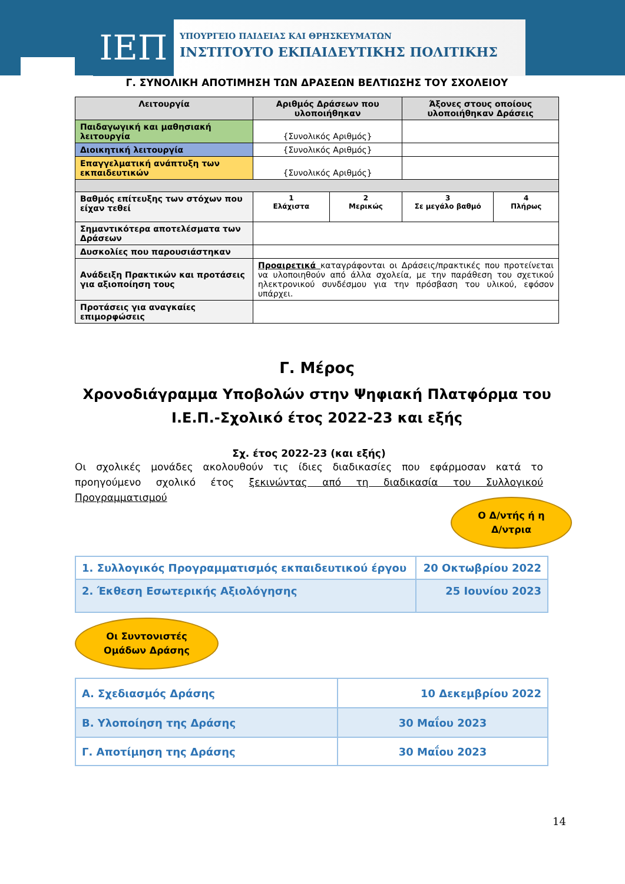ΙΕΠ
ΥΠΟΥΡΓΕΙΟ ΠΑΙΔΕΙΑΣ ΚΑΙ ΘΡΗΣΚΕΥΜΑΤΩΝ
ΙΝΣΤΙΤΟΥΤΟ ΕΚΠΑΙΔΕΥΤΙΚΗΣ ΠΟΛΙΤΙΚΗΣ
Γ. ΣΥΝΟΛΙΚΗ ΑΠΟΤΙΜΗΣΗ ΤΩΝ ΔΡΑΣΕΩΝ ΒΕΛΤΙΩΣΗΣ ΤΟΥ ΣΧΟΛΕΙΟΥ
| Λειτουργία | Αριθμός Δράσεων που υλοποιήθηκαν | | Άξονες στους οποίους υλοποιήθηκαν Δράσεις | |
| --- | --- | --- | --- | --- |
| Παιδαγωγική και μαθησιακή λειτουργία | {Συνολικός Αριθμός} | | | |
| Διοικητική λειτουργία | {Συνολικός Αριθμός} | | | |
| Επαγγελματική ανάπτυξη των εκπαιδευτικών | {Συνολικός Αριθμός} | | | |
| Βαθμός επίτευξης των στόχων που είχαν τεθεί | 1 Ελάχιστα | 2 Μερικώς | 3 Σε μεγάλο βαθμό | 4 Πλήρως |
| Σημαντικότερα αποτελέσματα των Δράσεων | | | | |
| Δυσκολίες που παρουσιάστηκαν | | | | |
| Ανάδειξη Πρακτικών και προτάσεις για αξιοποίηση τους | Προαιρετικά καταγράφονται οι Δράσεις/πρακτικές που προτείνεται να υλοποιηθούν από άλλα σχολεία, με την παράθεση του σχετικού ηλεκτρονικού συνδέσμου για την πρόσβαση του υλικού, εφόσον υπάρχει. | | | |
| Προτάσεις για αναγκαίες επιμορφώσεις | | | | |
Γ. Μέρος
Χρονοδιάγραμμα Υποβολών στην Ψηφιακή Πλατφόρμα του Ι.Ε.Π.-Σχολικό έτος 2022-23 και εξής
Σχ. έτος 2022-23 (και εξής)
Οι σχολικές μονάδες ακολουθούν τις ίδιες διαδικασίες που εφάρμοσαν κατά το προηγούμενο σχολικό έτος ξεκινώντας από τη διαδικασία του Συλλογικού Προγραμματισμού
Ο Δ/ντής ή η
Δ/ντρια
| 1. Συλλογικός Προγραμματισμός εκπαιδευτικού έργου | 20 Οκτωβρίου 2022 |
| 2. Έκθεση Εσωτερικής Αξιολόγησης | 25 Ιουνίου 2023 |
Οι Συντονιστές
Ομάδων Δράσης
| Α. Σχεδιασμός Δράσης | 10 Δεκεμβρίου 2022 |
| Β. Υλοποίηση της Δράσης | 30 Μαΐου 2023 |
| Γ. Αποτίμηση της Δράσης | 30 Μαΐου 2023 |
14